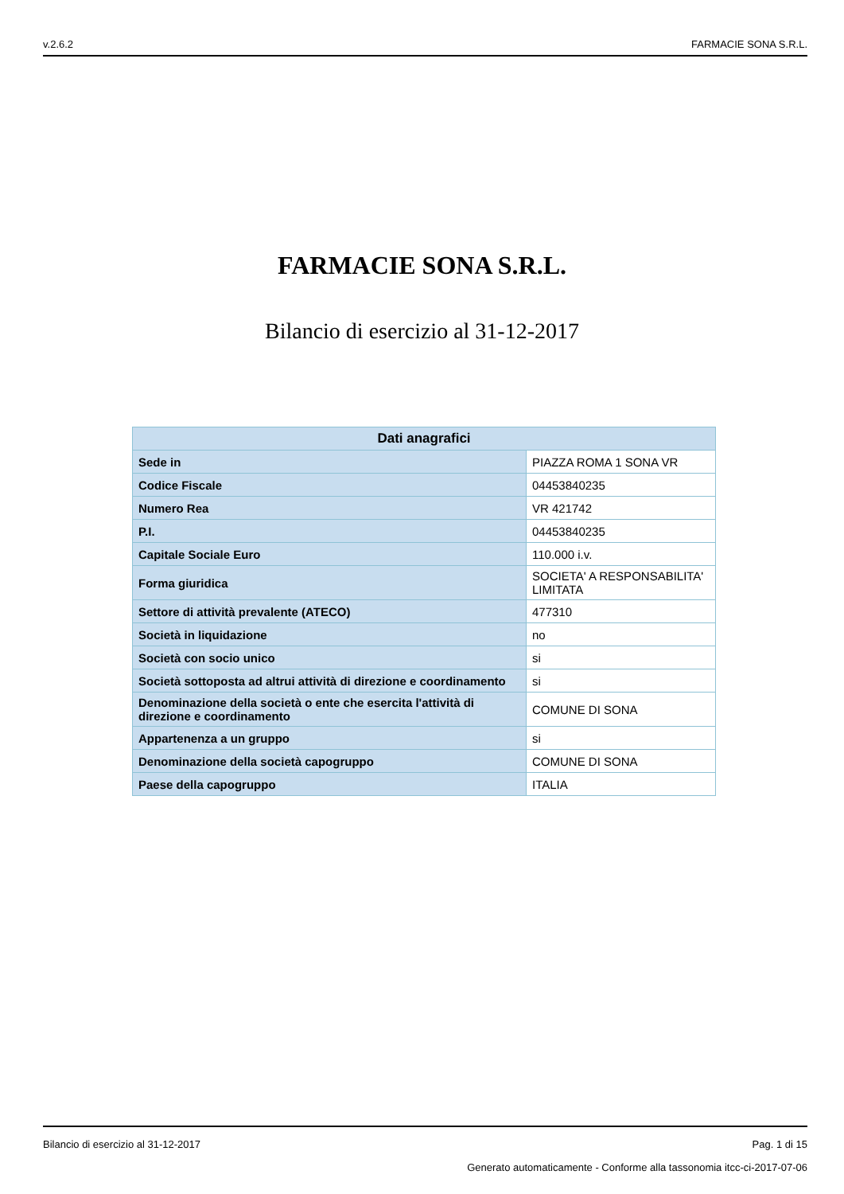v.2.6.2 FARMACIE SONA S.R.L.
FARMACIE SONA S.R.L.
Bilancio di esercizio al 31-12-2017
| Dati anagrafici | |
| --- | --- |
| Sede in | PIAZZA ROMA 1 SONA VR |
| Codice Fiscale | 04453840235 |
| Numero Rea | VR 421742 |
| P.I. | 04453840235 |
| Capitale Sociale Euro | 110.000 i.v. |
| Forma giuridica | SOCIETA' A RESPONSABILITA' LIMITATA |
| Settore di attività prevalente (ATECO) | 477310 |
| Società in liquidazione | no |
| Società con socio unico | si |
| Società sottoposta ad altrui attività di direzione e coordinamento | si |
| Denominazione della società o ente che esercita l'attività di direzione e coordinamento | COMUNE DI SONA |
| Appartenenza a un gruppo | si |
| Denominazione della società capogruppo | COMUNE DI SONA |
| Paese della capogruppo | ITALIA |
Bilancio di esercizio al 31-12-2017 Pag. 1 di 15
Generato automaticamente - Conforme alla tassonomia itcc-ci-2017-07-06